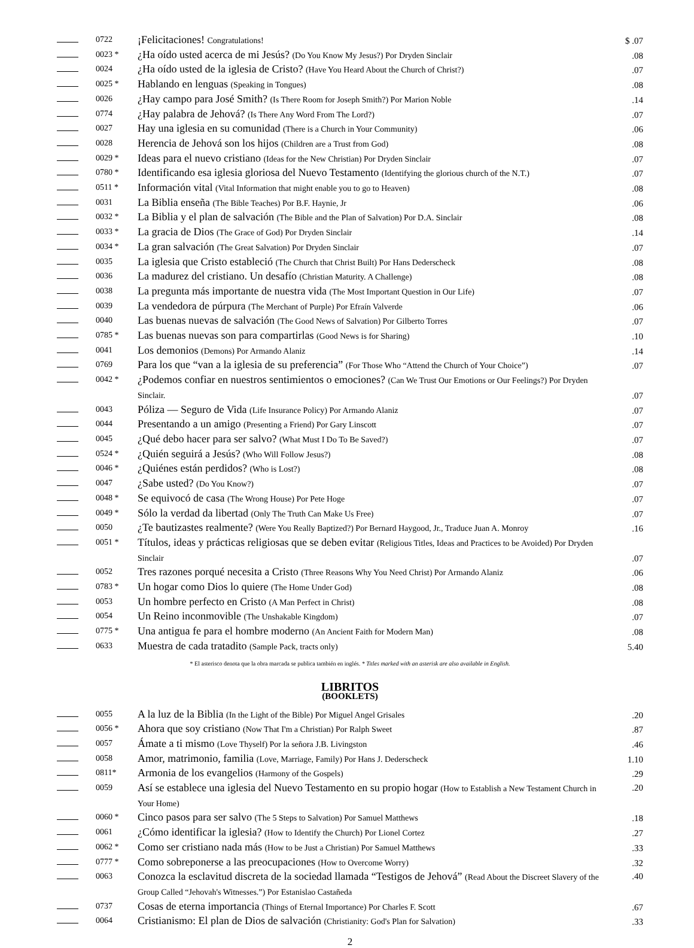| | 0722 | ¡Felicitaciones! Congratulations! | $ .07 |
| | 0023 * | ¿Ha oído usted acerca de mi Jesús? (Do You Know My Jesus?) Por Dryden Sinclair | .08 |
| | 0024 | ¿Ha oído usted de la iglesia de Cristo? (Have You Heard About the Church of Christ?) | .07 |
| | 0025 * | Hablando en lenguas (Speaking in Tongues) | .08 |
| | 0026 | ¿Hay campo para José Smith? (Is There Room for Joseph Smith?) Por Marion Noble | .14 |
| | 0774 | ¿Hay palabra de Jehová? (Is There Any Word From The Lord?) | .07 |
| | 0027 | Hay una iglesia en su comunidad (There is a Church in Your Community) | .06 |
| | 0028 | Herencia de Jehová son los hijos (Children are a Trust from God) | .08 |
| | 0029 * | Ideas para el nuevo cristiano (Ideas for the New Christian) Por Dryden Sinclair | .07 |
| | 0780 * | Identificando esa iglesia gloriosa del Nuevo Testamento (Identifying the glorious church of the N.T.) | .07 |
| | 0511 * | Información vital (Vital Information that might enable you to go to Heaven) | .08 |
| | 0031 | La Biblia enseña (The Bible Teaches) Por B.F. Haynie, Jr | .06 |
| | 0032 * | La Biblia y el plan de salvación (The Bible and the Plan of Salvation) Por D.A. Sinclair | .08 |
| | 0033 * | La gracia de Dios (The Grace of God) Por Dryden Sinclair | .14 |
| | 0034 * | La gran salvación (The Great Salvation) Por Dryden Sinclair | .07 |
| | 0035 | La iglesia que Cristo estableció (The Church that Christ Built) Por Hans Dederscheck | .08 |
| | 0036 | La madurez del cristiano. Un desafío (Christian Maturity. A Challenge) | .08 |
| | 0038 | La pregunta más importante de nuestra vida (The Most Important Question in Our Life) | .07 |
| | 0039 | La vendedora de púrpura (The Merchant of Purple) Por Efraín Valverde | .06 |
| | 0040 | Las buenas nuevas de salvación (The Good News of Salvation) Por Gilberto Torres | .07 |
| | 0785 * | Las buenas nuevas son para compartirlas (Good News is for Sharing) | .10 |
| | 0041 | Los demonios (Demons) Por Armando Alaniz | .14 |
| | 0769 | Para los que “van a la iglesia de su preferencia” (For Those Who “Attend the Church of Your Choice”) | .07 |
| | 0042 * | ¿Podemos confiar en nuestros sentimientos o emociones? (Can We Trust Our Emotions or Our Feelings?) Por Dryden Sinclair. | .07 |
| | 0043 | Póliza — Seguro de Vida (Life Insurance Policy) Por Armando Alaniz | .07 |
| | 0044 | Presentando a un amigo (Presenting a Friend) Por Gary Linscott | .07 |
| | 0045 | ¿Qué debo hacer para ser salvo? (What Must I Do To Be Saved?) | .07 |
| | 0524 * | ¿Quién seguirá a Jesús? (Who Will Follow Jesus?) | .08 |
| | 0046 * | ¿Quiénes están perdidos? (Who is Lost?) | .08 |
| | 0047 | ¿Sabe usted? (Do You Know?) | .07 |
| | 0048 * | Se equivocó de casa (The Wrong House) Por Pete Hoge | .07 |
| | 0049 * | Sólo la verdad da libertad (Only The Truth Can Make Us Free) | .07 |
| | 0050 | ¿Te bautizastes realmente? (Were You Really Baptized?) Por Bernard Haygood, Jr., Traduce Juan A. Monroy | .16 |
| | 0051 * | Títulos, ideas y prácticas religiosas que se deben evitar (Religious Titles, Ideas and Practices to be Avoided) Por Dryden Sinclair | .07 |
| | 0052 | Tres razones porqué necesita a Cristo (Three Reasons Why You Need Christ) Por Armando Alaniz | .06 |
| | 0783 * | Un hogar como Dios lo quiere (The Home Under God) | .08 |
| | 0053 | Un hombre perfecto en Cristo (A Man Perfect in Christ) | .08 |
| | 0054 | Un Reino inconmovible (The Unshakable Kingdom) | .07 |
| | 0775 * | Una antigua fe para el hombre moderno (An Ancient Faith for Modern Man) | .08 |
| | 0633 | Muestra de cada tratadito (Sample Pack, tracts only) | 5.40 |
* El asterisco denota que la obra marcada se publica también en inglés. * Titles marked with an asterisk are also available in English.
LIBRITOS
(BOOKLETS)
| | 0055 | A la luz de la Biblia (In the Light of the Bible) Por Miguel Angel Grisales | .20 |
| | 0056 * | Ahora que soy cristiano (Now That I'm a Christian) Por Ralph Sweet | .87 |
| | 0057 | Ámate a ti mismo (Love Thyself) Por la señora J.B. Livingston | .46 |
| | 0058 | Amor, matrimonio, familia (Love, Marriage, Family) Por Hans J. Dederscheck | 1.10 |
| | 0811* | Armonia de los evangelios (Harmony of the Gospels) | .29 |
| | 0059 | Así se establece una iglesia del Nuevo Testamento en su propio hogar (How to Establish a New Testament Church in Your Home) | .20 |
| | 0060 * | Cinco pasos para ser salvo (The 5 Steps to Salvation) Por Samuel Matthews | .18 |
| | 0061 | ¿Cómo identificar la iglesia? (How to Identify the Church) Por Lionel Cortez | .27 |
| | 0062 * | Como ser cristiano nada más (How to be Just a Christian) Por Samuel Matthews | .33 |
| | 0777 * | Como sobreponerse a las preocupaciones (How to Overcome Worry) | .32 |
| | 0063 | Conozca la esclavitud discreta de la sociedad llamada “Testigos de Jehová” (Read About the Discreet Slavery of the Group Called “Jehovah's Witnesses.”) Por Estanislao Castañeda | .40 |
| | 0737 | Cosas de eterna importancia (Things of Eternal Importance) Por Charles F. Scott | .67 |
| | 0064 | Cristianismo: El plan de Dios de salvación (Christianity: God's Plan for Salvation) | .33 |
2